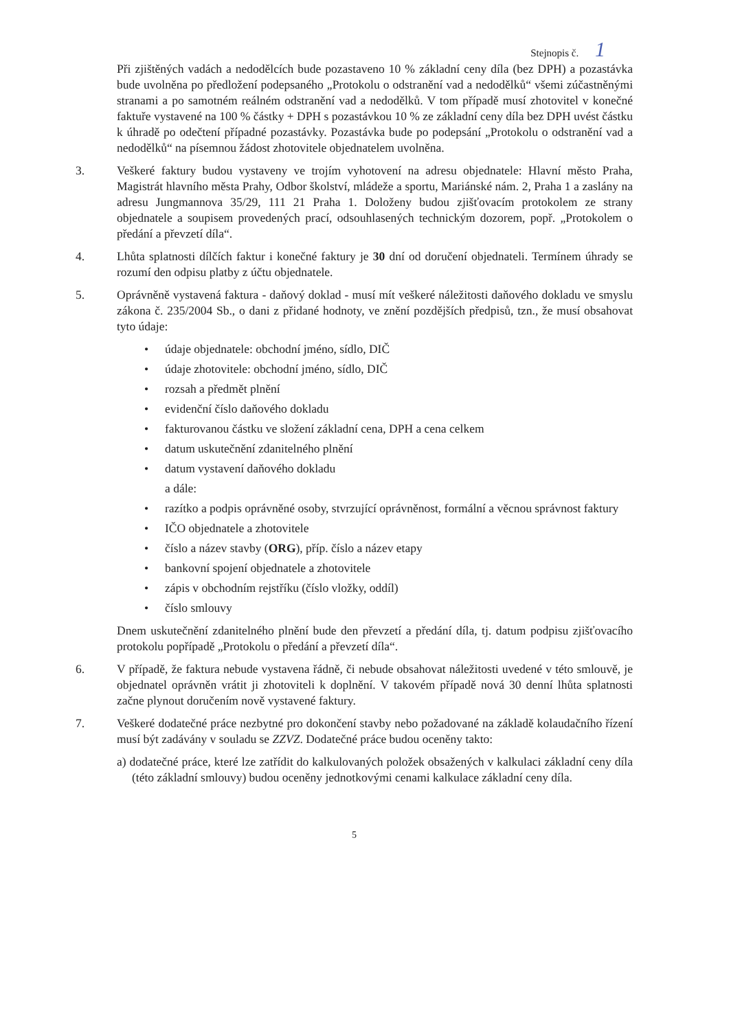Stejnopis č. 1
Při zjištěných vadách a nedodělcích bude pozastaveno 10 % základní ceny díla (bez DPH) a pozastávka bude uvolněna po předložení podepsaného „Protokolu o odstranění vad a nedodělků“ všemi zúčastněnými stranami a po samotném reálném odstranění vad a nedodělků. V tom případě musí zhotovitel v konečné faktuře vystavené na 100 % částky + DPH s pozastávkou 10 % ze základní ceny díla bez DPH uvést částku k úhradě po odečtení případné pozastávky. Pozastávka bude po podepsání „Protokolu o odstranění vad a nedodělků“ na písemnou žádost zhotovitele objednatelem uvolněna.
3. Veškeré faktury budou vystaveny ve trojím vyhotovení na adresu objednatele: Hlavní město Praha, Magistrát hlavního města Prahy, Odbor školství, mládeže a sportu, Mariánské nám. 2, Praha 1 a zaslány na adresu Jungmannova 35/29, 111 21 Praha 1. Doloženy budou zjišťovacím protokolem ze strany objednatele a soupisem provedených prací, odsouhlasených technickým dozorem, popř. „Protokolem o předání a převzetí díla“.
4. Lhůta splatnosti dílčích faktur i konečné faktury je 30 dní od doručení objednateli. Termínem úhrady se rozumí den odpisu platby z účtu objednatele.
5. Oprávněně vystavená faktura - daňový doklad - musí mít veškeré náležitosti daňového dokladu ve smyslu zákona č. 235/2004 Sb., o dani z přidané hodnoty, ve znění pozdějších předpisů, tzn., že musí obsahovat tyto údaje:
• údaje objednatele: obchodní jméno, sídlo, DIČ
• údaje zhotovitele: obchodní jméno, sídlo, DIČ
• rozsah a předmět plnění
• evidenční číslo daňového dokladu
• fakturovanou částku ve složení základní cena, DPH a cena celkem
• datum uskutečnění zdanitelného plnění
• datum vystavení daňového dokladu
a dále:
• razítko a podpis oprávněné osoby, stvrzující oprávněnost, formální a věcnou správnost faktury
• IČO objednatele a zhotovitele
• číslo a název stavby (ORG), příp. číslo a název etapy
• bankovní spojení objednatele a zhotovitele
• zápis v obchodním rejstříku (číslo vložky, oddíl)
• číslo smlouvy
Dnem uskutečnění zdanitelného plnění bude den převzetí a předání díla, tj. datum podpisu zjišťovacího protokolu popřípadě „Protokolu o předání a převzetí díla“.
6. V případě, že faktura nebude vystavena řádně, či nebude obsahovat náležitosti uvedené v této smlouvě, je objednatel oprávněn vrátit ji zhotoviteli k doplnění. V takovém případě nová 30 denní lhůta splatnosti začne plynout doručením nově vystavené faktury.
7. Veškeré dodatečné práce nezbytné pro dokončení stavby nebo požadované na základě kolaudačního řízení musí být zadávány v souladu se ZZVZ. Dodatečné práce budou oceněny takto:
a) dodatečné práce, které lze zatřídit do kalkulovaných položek obsažených v kalkulaci základní ceny díla (této základní smlouvy) budou oceněny jednotkovými cenami kalkulace základní ceny díla.
5